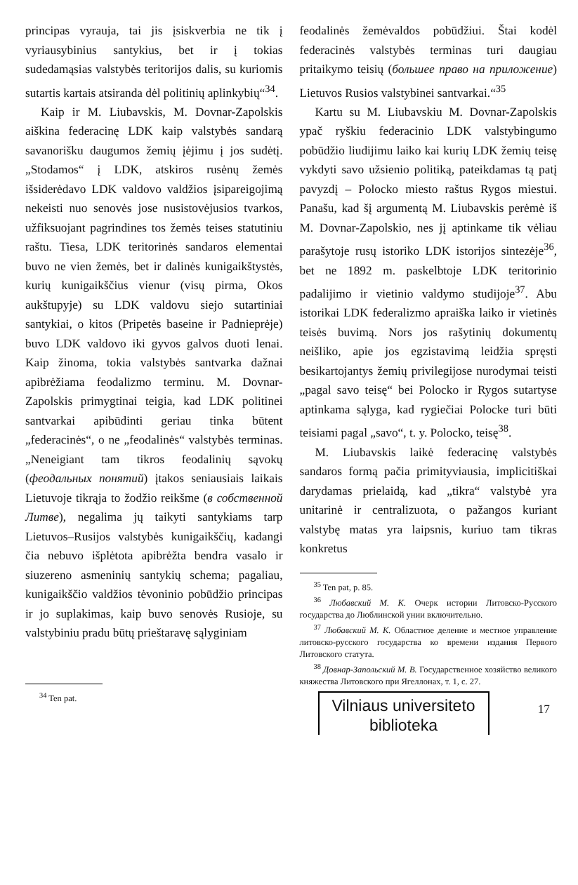principas vyrauja, tai jis įsiskverbia ne tik į vyriausybinius santykius, bet ir į tokias sudedamąsias valstybės teritorijos dalis, su kuriomis sutartis kartais atsiranda dėl politinių aplinkybių“<sup>34</sup>.
Kaip ir M. Liubavskis, M. Dovnar-Zapolskis aiškina federacinę LDK kaip valstybės sandarą savanorišku daugumos žemių įėjimu į jos sudėtį. „Stodamos“ į LDK, atskiros rusėnų žemės išsiderėdavo LDK valdovo valdžios įsipareigojimą nekeisti nuo senovės jose nusistovėjusios tvarkos, užfiksuojant pagrindines tos žemės teises statutiniu raštu. Tiesa, LDK teritorinės sandaros elementai buvo ne vien žemės, bet ir dalinės kunigaikštystės, kurių kunigaikščius vienur (visų pirma, Okos aukštupyje) su LDK valdovu siejo sutartiniai santykiai, o kitos (Pripetės baseine ir Padnieprėje) buvo LDK valdovo iki gyvos galvos duoti lenai. Kaip žinoma, tokia valstybės santvarka dažnai apibrėžiama feodalizmo terminu. M. Dovnar-Zapolskis primygtinai teigia, kad LDK politinei santvarkai apibūdinti geriau tinka būtent „federacinės“, o ne „feodalinės“ valstybės terminas. „Neneigiant tam tikros feodalinių sąvokų (феодальных понятий) įtakos seniausiais laikais Lietuvoje tikrąja to žodžio reikšme (в собственной Литве), negalima jų taikyti santykiams tarp Lietuvos–Rusijos valstybės kunigaikščių, kadangi čia nebuvo išplėtota apibrėžta bendra vasalo ir siuzereno asmeninių santykių schema; pagaliau, kunigaikščio valdžios tėvoninio pobūdžio principas ir jo suplakimas, kaip buvo senovės Rusioje, su valstybiniu pradu būtų prieštaravę sąlyginiam
<sup>34</sup> Ten pat.
feodalinės žemėvaldos pobūdžiui. Štai kodėl federacinės valstybės terminas turi daugiau pritaikymo teisių (большее право на приложение) Lietuvos Rusios valstybinei santvarkai.“<sup>35</sup>
Kartu su M. Liubavskiu M. Dovnar-Zapolskis ypač ryškiu federacinio LDK valstybingumo pobūdžio liudijimu laiko kai kurių LDK žemių teisę vykdyti savo užsienio politiką, pateikdamas tą patį pavyzdį – Polocko miesto raštus Rygos miestui. Panašu, kad šį argumentą M. Liubavskis perėmė iš M. Dovnar-Zapolskio, nes jį aptinkame tik vėliau parašytoje rusų istoriko LDK istorijos sintezėje<sup>36</sup>, bet ne 1892 m. paskelbtoje LDK teritorinio padalijimo ir vietinio valdymo studijoje<sup>37</sup>. Abu istorikai LDK federalizmo apraiška laiko ir vietinės teisės buvimą. Nors jos rašytinių dokumentų neišliko, apie jos egzistavimą leidžia spręsti besikartojantys žemių privilegijose nurodymai teisti „pagal savo teisę“ bei Polocko ir Rygos sutartyse aptinkama sąlyga, kad rygiečiai Polocke turi būti teisiami pagal „savo“, t. y. Polocko, teisę<sup>38</sup>.
M. Liubavskis laikė federacinę valstybės sandaros formą pačia primityviausia, implicitiškai darydamas prielaidą, kad „tikra“ valstybė yra unitarinė ir centralizuota, o pažangos kuriant valstybę matas yra laipsnis, kuriuo tam tikras konkretus
<sup>35</sup> Ten pat, p. 85.
<sup>36</sup> Любавский М. К. Очерк истории Литовско-Русского государства до Люблинской унии включительно.
<sup>37</sup> Любавский М. К. Областное деление и местное управление литовско-русского государства ко времени издания Первого Литовского статута.
<sup>38</sup> Довнар-Запольский М. В. Государственное хозяйство великого княжества Литовского при Ягеллонах, т. 1, с. 27.
Vilniaus universiteto
biblioteka
17